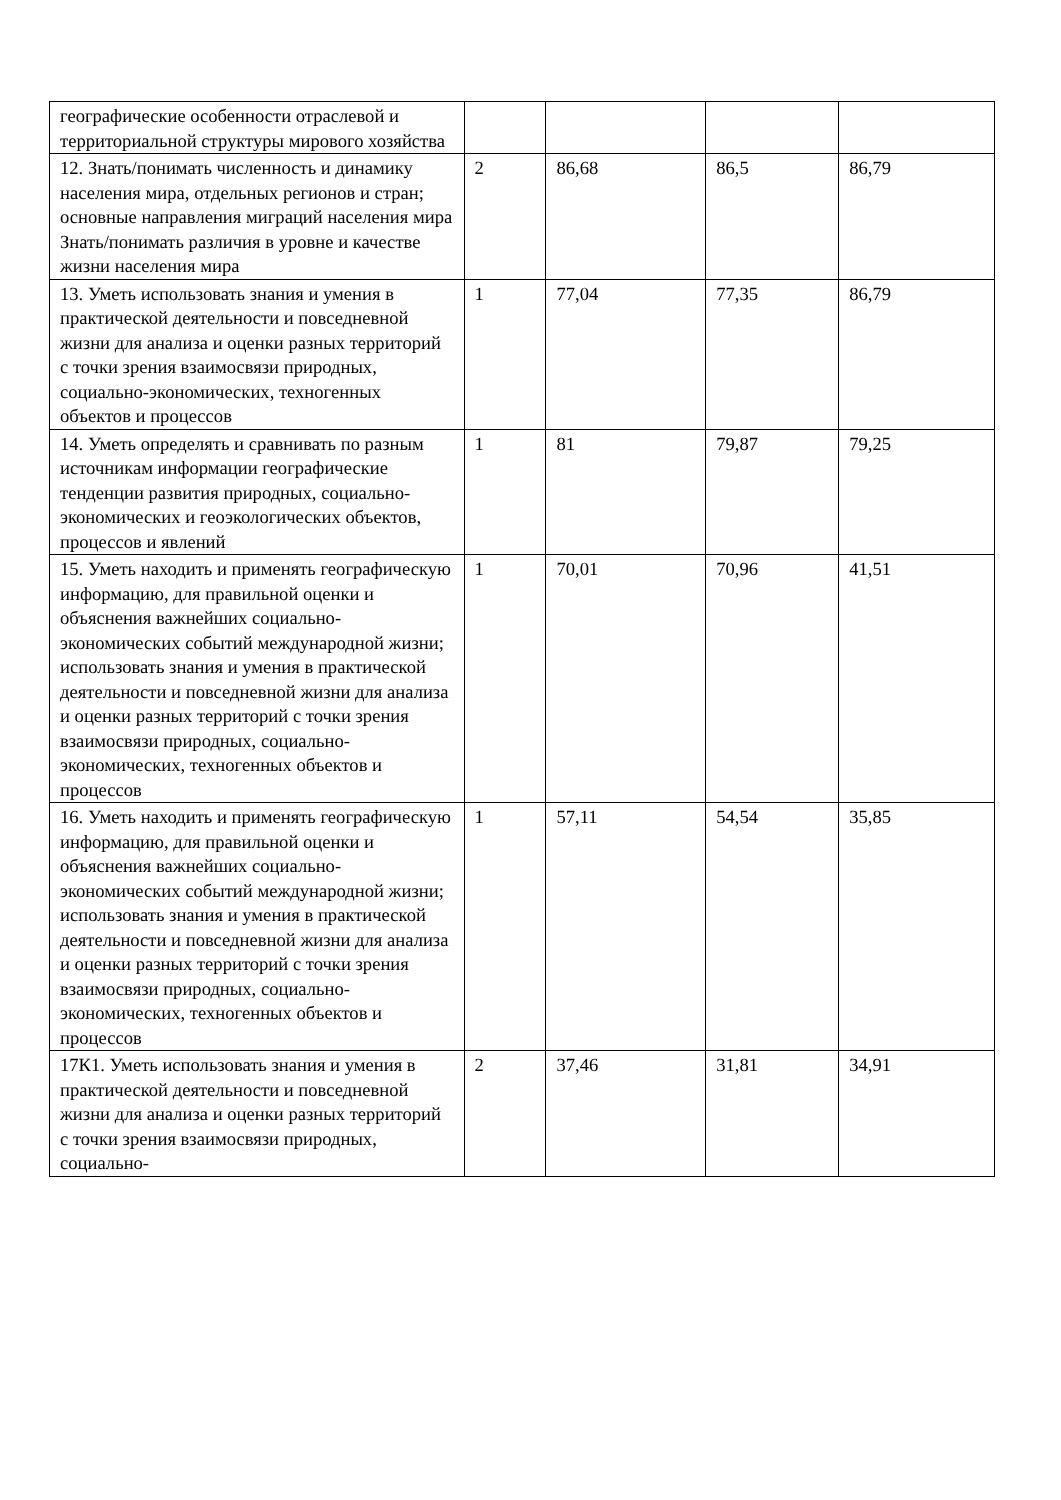| географические особенности отраслевой и территориальной структуры мирового хозяйства | | | | |
| 12. Знать/понимать численность и динамику населения мира, отдельных регионов и стран; основные направления миграций населения мира Знать/понимать различия в уровне и качестве жизни населения мира | 2 | 86,68 | 86,5 | 86,79 |
| 13. Уметь использовать знания и умения в практической деятельности и повседневной жизни для анализа и оценки разных территорий с точки зрения взаимосвязи природных, социально-экономических, техногенных объектов и процессов | 1 | 77,04 | 77,35 | 86,79 |
| 14. Уметь определять и сравнивать по разным источникам информации географические тенденции развития природных, социально-экономических и геоэкологических объектов, процессов и явлений | 1 | 81 | 79,87 | 79,25 |
| 15. Уметь находить и применять географическую информацию, для правильной оценки и объяснения важнейших социально-экономических событий международной жизни; использовать знания и умения в практической деятельности и повседневной жизни для анализа и оценки разных территорий с точки зрения взаимосвязи природных, социально-экономических, техногенных объектов и процессов | 1 | 70,01 | 70,96 | 41,51 |
| 16. Уметь находить и применять географическую информацию, для правильной оценки и объяснения важнейших социально-экономических событий международной жизни; использовать знания и умения в практической деятельности и повседневной жизни для анализа и оценки разных территорий с точки зрения взаимосвязи природных, социально-экономических, техногенных объектов и процессов | 1 | 57,11 | 54,54 | 35,85 |
| 17К1. Уметь использовать знания и умения в практической деятельности и повседневной жизни для анализа и оценки разных территорий с точки зрения взаимосвязи природных, социально- | 2 | 37,46 | 31,81 | 34,91 |